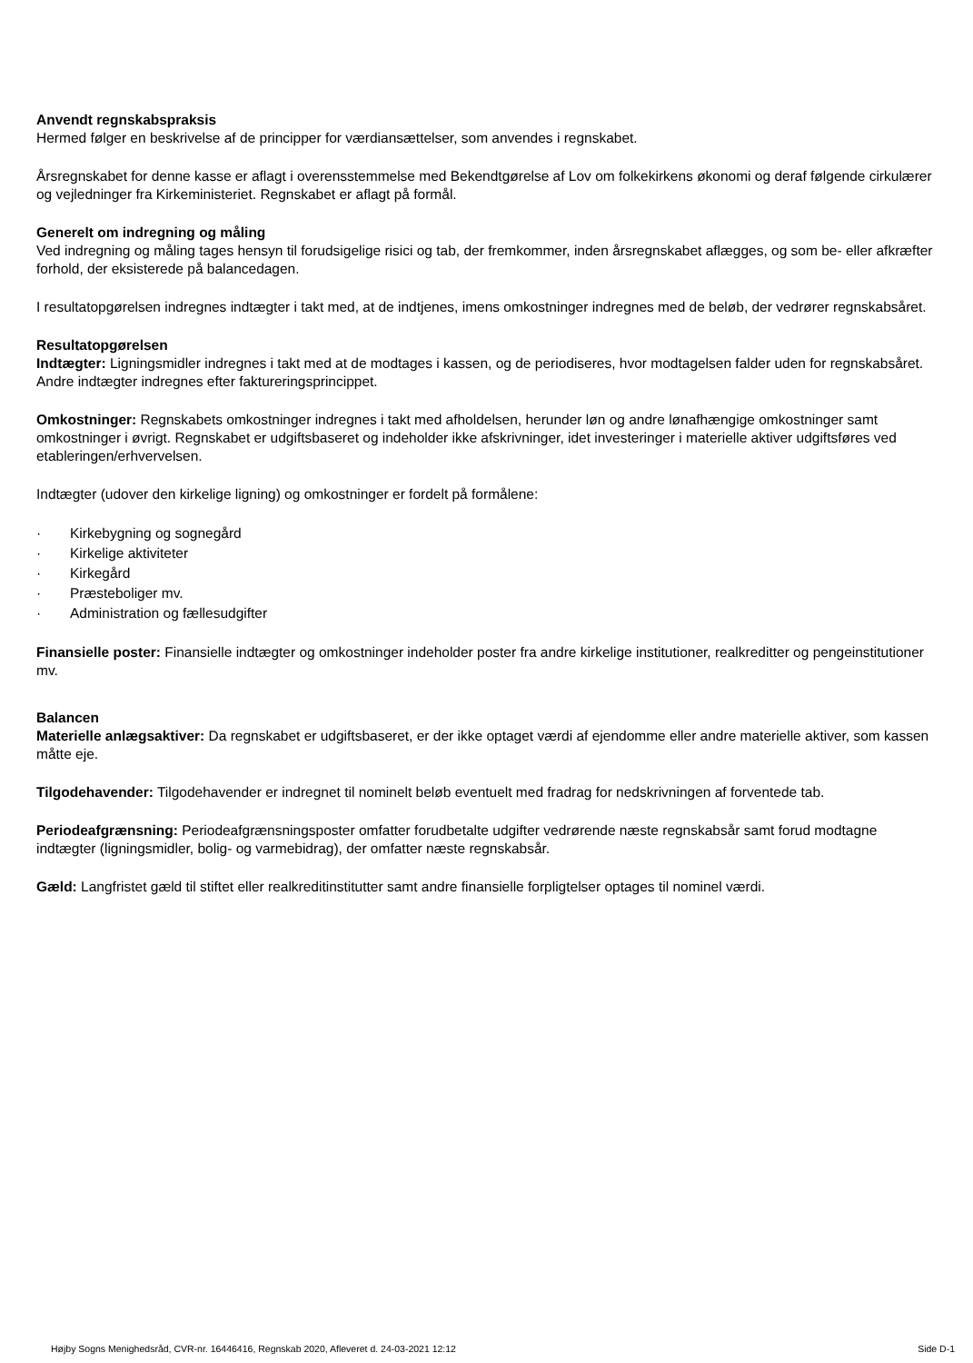Anvendt regnskabspraksis
Hermed følger en beskrivelse af de principper for værdiansættelser, som anvendes i regnskabet.
Årsregnskabet for denne kasse er aflagt i overensstemmelse med Bekendtgørelse af Lov om folkekirkens økonomi og deraf følgende cirkulærer og vejledninger fra Kirkeministeriet. Regnskabet er aflagt på formål.
Generelt om indregning og måling
Ved indregning og måling tages hensyn til forudsigelige risici og tab, der fremkommer, inden årsregnskabet aflægges, og som be- eller afkræfter forhold, der eksisterede på balancedagen.
I resultatopgørelsen indregnes indtægter i takt med, at de indtjenes, imens omkostninger indregnes med de beløb, der vedrører regnskabsåret.
Resultatopgørelsen
Indtægter: Ligningsmidler indregnes i takt med at de modtages i kassen, og de periodiseres, hvor modtagelsen falder uden for regnskabsåret. Andre indtægter indregnes efter faktureringsprincippet.
Omkostninger: Regnskabets omkostninger indregnes i takt med afholdelsen, herunder løn og andre lønafhængige omkostninger samt omkostninger i øvrigt. Regnskabet er udgiftsbaseret og indeholder ikke afskrivninger, idet investeringer i materielle aktiver udgiftsføres ved etableringen/erhvervelsen.
Indtægter (udover den kirkelige ligning) og omkostninger er fordelt på formålene:
· Kirkebygning og sognegård
· Kirkelige aktiviteter
· Kirkegård
· Præsteboliger mv.
· Administration og fællesudgifter
Finansielle poster: Finansielle indtægter og omkostninger indeholder poster fra andre kirkelige institutioner, realkreditter og pengeinstitutioner mv.
Balancen
Materielle anlægsaktiver: Da regnskabet er udgiftsbaseret, er der ikke optaget værdi af ejendomme eller andre materielle aktiver, som kassen måtte eje.
Tilgodehavender: Tilgodehavender er indregnet til nominelt beløb eventuelt med fradrag for nedskrivningen af forventede tab.
Periodeafgrænsning: Periodeafgrænsningsposter omfatter forudbetalte udgifter vedrørende næste regnskabsår samt forud modtagne indtægter (ligningsmidler, bolig- og varmebidrag), der omfatter næste regnskabsår.
Gæld: Langfristet gæld til stiftet eller realkreditinstitutter samt andre finansielle forpligtelser optages til nominel værdi.
Højby Sogns Menighedsråd, CVR-nr. 16446416, Regnskab 2020, Afleveret d. 24-03-2021 12:12 Side D-1